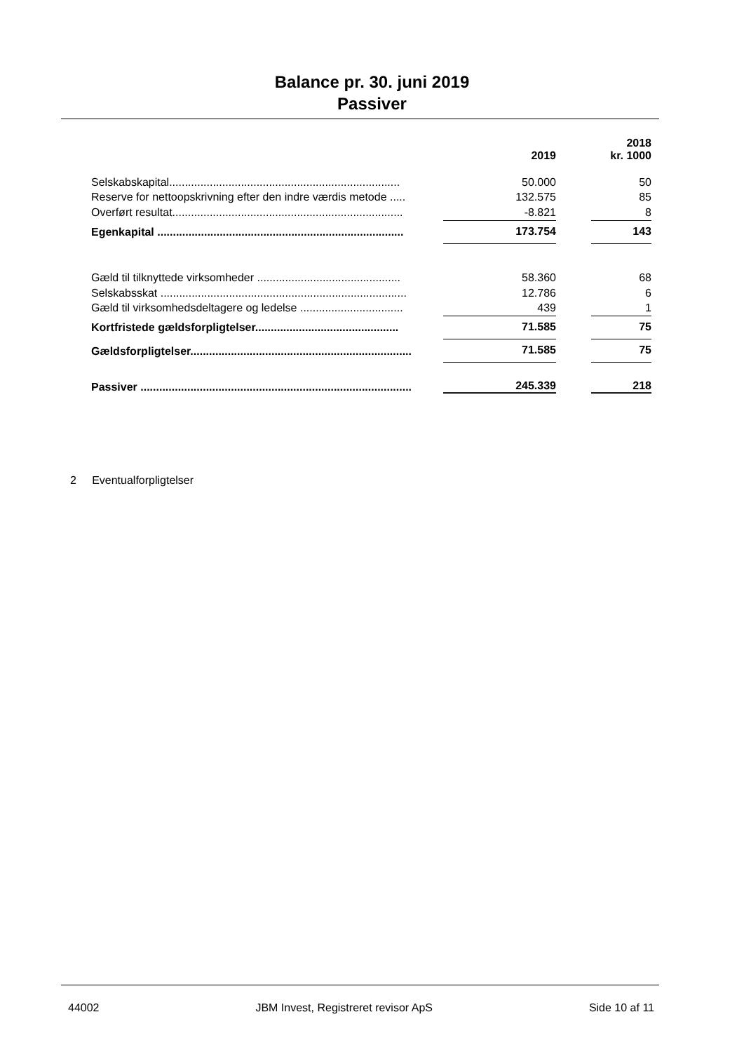Balance pr. 30. juni 2019
Passiver
| | 2019 | | 2018 kr. 1000 |
| --- | --- | --- | --- |
| Selskabskapital.......................................................................... | 50.000 | | 50 |
| Reserve for nettoopskrivning efter den indre værdis metode ..... | 132.575 | | 85 |
| Overført resultat.......................................................................... | -8.821 | | 8 |
| Egenkapital ............................................................................... | 173.754 | | 143 |
| Gæld til tilknyttede virksomheder .............................................. | 58.360 | | 68 |
| Selskabsskat ............................................................................... | 12.786 | | 6 |
| Gæld til virksomhedsdeltagere og ledelse ................................. | 439 | | 1 |
| Kortfristede gældsforpligtelser.............................................. | 71.585 | | 75 |
| Gældsforpligtelser....................................................................... | 71.585 | | 75 |
| Passiver ....................................................................................... | 245.339 | | 218 |
2 Eventualforpligtelser
44002 JBM Invest, Registreret revisor ApS Side 10 af 11